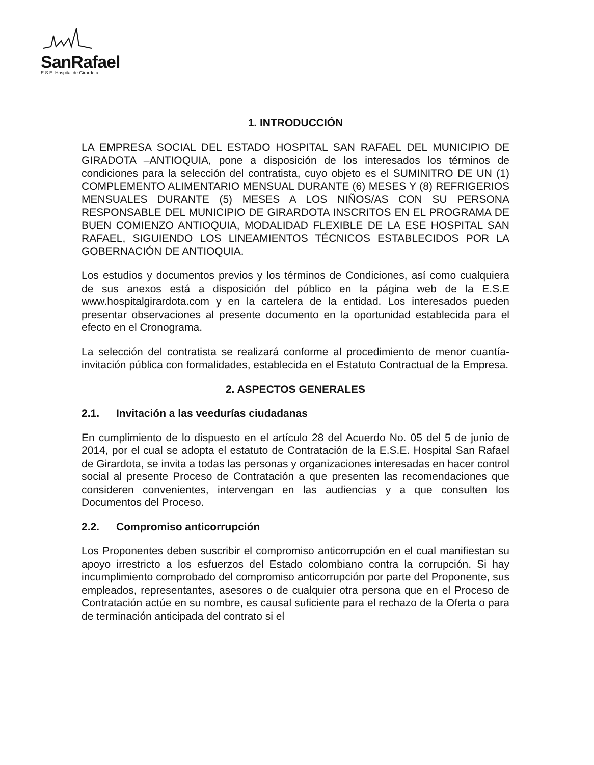SanRafael
E.S.E. Hospital de Girardota
1. INTRODUCCIÓN
LA EMPRESA SOCIAL DEL ESTADO HOSPITAL SAN RAFAEL DEL MUNICIPIO DE GIRADOTA –ANTIOQUIA, pone a disposición de los interesados los términos de condiciones para la selección del contratista, cuyo objeto es el SUMINITRO DE UN (1) COMPLEMENTO ALIMENTARIO MENSUAL DURANTE (6) MESES Y (8) REFRIGERIOS MENSUALES DURANTE (5) MESES A LOS NIÑOS/AS CON SU PERSONA RESPONSABLE DEL MUNICIPIO DE GIRARDOTA INSCRITOS EN EL PROGRAMA DE BUEN COMIENZO ANTIOQUIA, MODALIDAD FLEXIBLE DE LA ESE HOSPITAL SAN RAFAEL, SIGUIENDO LOS LINEAMIENTOS TÉCNICOS ESTABLECIDOS POR LA GOBERNACIÓN DE ANTIOQUIA.
Los estudios y documentos previos y los términos de Condiciones, así como cualquiera de sus anexos está a disposición del público en la página web de la E.S.E www.hospitalgirardota.com y en la cartelera de la entidad. Los interesados pueden presentar observaciones al presente documento en la oportunidad establecida para el efecto en el Cronograma.
La selección del contratista se realizará conforme al procedimiento de menor cuantía- invitación pública con formalidades, establecida en el Estatuto Contractual de la Empresa.
2. ASPECTOS GENERALES
2.1. Invitación a las veedurías ciudadanas
En cumplimiento de lo dispuesto en el artículo 28 del Acuerdo No. 05 del 5 de junio de 2014, por el cual se adopta el estatuto de Contratación de la E.S.E. Hospital San Rafael de Girardota, se invita a todas las personas y organizaciones interesadas en hacer control social al presente Proceso de Contratación a que presenten las recomendaciones que consideren convenientes, intervengan en las audiencias y a que consulten los Documentos del Proceso.
2.2. Compromiso anticorrupción
Los Proponentes deben suscribir el compromiso anticorrupción en el cual manifiestan su apoyo irrestricto a los esfuerzos del Estado colombiano contra la corrupción. Si hay incumplimiento comprobado del compromiso anticorrupción por parte del Proponente, sus empleados, representantes, asesores o de cualquier otra persona que en el Proceso de Contratación actúe en su nombre, es causal suficiente para el rechazo de la Oferta o para de terminación anticipada del contrato si el